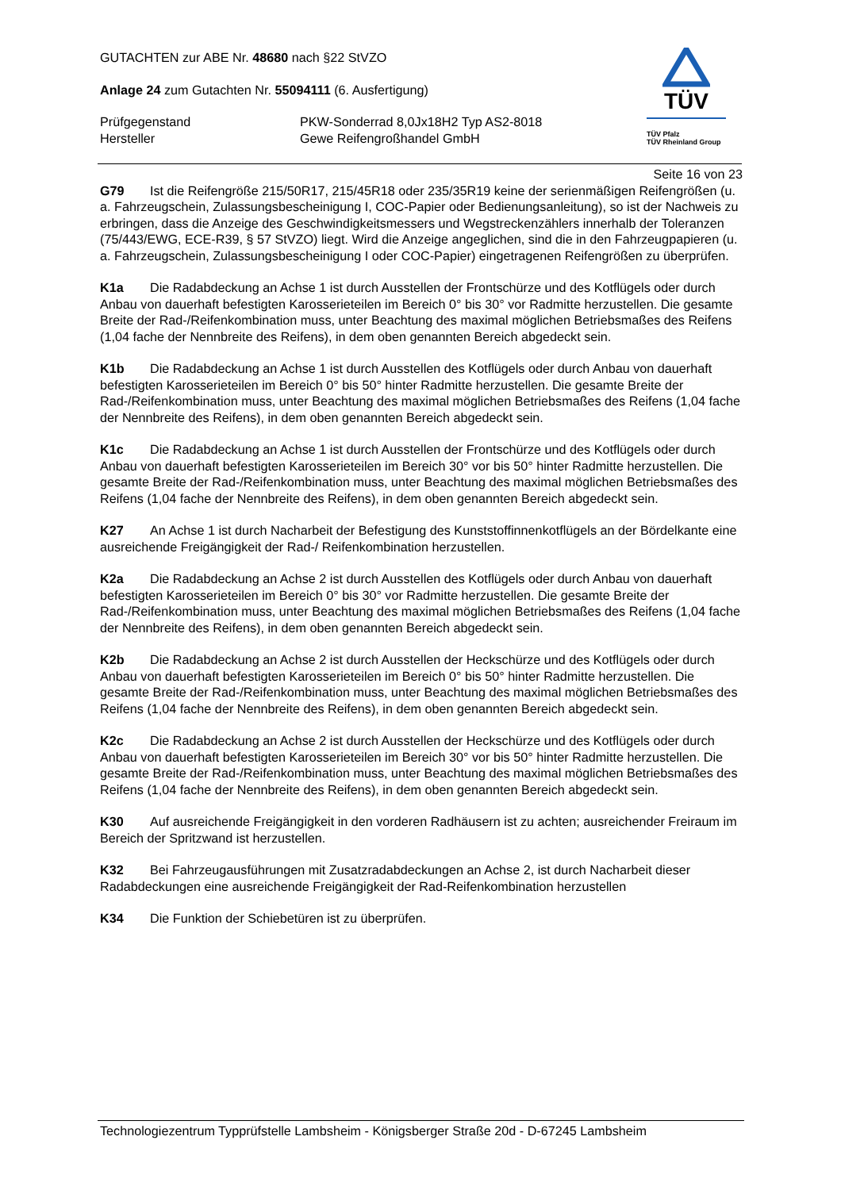TÜV
TÜV Pfalz
TÜV Rheinland Group
GUTACHTEN zur ABE Nr. 48680 nach §22 StVZO
Anlage 24 zum Gutachten Nr. 55094111 (6. Ausfertigung)
Prüfgegenstand PKW-Sonderrad 8,0Jx18H2 Typ AS2-8018
Hersteller Gewe Reifengroßhandel GmbH
Seite 16 von 23
G79 Ist die Reifengröße 215/50R17, 215/45R18 oder 235/35R19 keine der serienmäßigen Reifen­größen (u. a. Fahrzeugschein, Zulassungsbescheinigung I, COC-Papier oder Bedienungsanleitung), so ist der Nachweis zu erbringen, dass die Anzeige des Geschwindigkeitsmessers und Wegstrecken­zählers innerhalb der Toleranzen (75/443/EWG, ECE-R39, § 57 StVZO) liegt. Wird die Anzeige ange­glichen, sind die in den Fahrzeugpapieren (u. a. Fahrzeugschein, Zulassungsbescheinigung I oder COC-Papier) eingetragenen Reifengrößen zu überprüfen.
K1a Die Radabdeckung an Achse 1 ist durch Ausstellen der Frontschürze und des Kotflügels oder durch Anbau von dauerhaft befestigten Karosserieteilen im Bereich 0° bis 30° vor Radmitte herzustel­len. Die gesamte Breite der Rad-/Reifenkombination muss, unter Beachtung des maximal möglichen Betriebsmaßes des Reifens (1,04 fache der Nennbreite des Reifens), in dem oben genannten Bereich abgedeckt sein.
K1b Die Radabdeckung an Achse 1 ist durch Ausstellen des Kotflügels oder durch Anbau von dauerhaft befestigten Karosserieteilen im Bereich 0° bis 50° hinter Radmitte herzustellen. Die gesamte Breite der Rad-/Reifenkombination muss, unter Beachtung des maximal möglichen Betriebsmaßes des Reifens (1,04 fache der Nennbreite des Reifens), in dem oben genannten Bereich abgedeckt sein.
K1c Die Radabdeckung an Achse 1 ist durch Ausstellen der Frontschürze und des Kotflügels oder durch Anbau von dauerhaft befestigten Karosserieteilen im Bereich 30° vor bis 50° hinter Radmitte herzustellen. Die gesamte Breite der Rad-/Reifenkombination muss, unter Beachtung des maximal möglichen Betriebsmaßes des Reifens (1,04 fache der Nennbreite des Reifens), in dem oben genann­ten Bereich abgedeckt sein.
K27 An Achse 1 ist durch Nacharbeit der Befestigung des Kunststoffinnenkotflügels an der Bördel­kante eine ausreichende Freigängigkeit der Rad-/ Reifenkombination herzustellen.
K2a Die Radabdeckung an Achse 2 ist durch Ausstellen des Kotflügels oder durch Anbau von dauerhaft befestigten Karosserieteilen im Bereich 0° bis 30° vor Radmitte herzustellen. Die gesamte Breite der Rad-/Reifenkombination muss, unter Beachtung des maximal möglichen Betriebsmaßes des Reifens (1,04 fache der Nennbreite des Reifens), in dem oben genannten Bereich abgedeckt sein.
K2b Die Radabdeckung an Achse 2 ist durch Ausstellen der Heckschürze und des Kotflügels oder durch Anbau von dauerhaft befestigten Karosserieteilen im Bereich 0° bis 50° hinter Radmitte herzu­stellen. Die gesamte Breite der Rad-/Reifenkombination muss, unter Beachtung des maximal mögli­chen Betriebsmaßes des Reifens (1,04 fache der Nennbreite des Reifens), in dem oben genannten Bereich abgedeckt sein.
K2c Die Radabdeckung an Achse 2 ist durch Ausstellen der Heckschürze und des Kotflügels oder durch Anbau von dauerhaft befestigten Karosserieteilen im Bereich 30° vor bis 50° hinter Radmitte herzustellen. Die gesamte Breite der Rad-/Reifenkombination muss, unter Beachtung des maximal möglichen Betriebsmaßes des Reifens (1,04 fache der Nennbreite des Reifens), in dem oben genann­ten Bereich abgedeckt sein.
K30 Auf ausreichende Freigängigkeit in den vorderen Radhäusern ist zu achten; ausreichender Freiraum im Bereich der Spritzwand ist herzustellen.
K32 Bei Fahrzeugausführungen mit Zusatzradabdeckungen an Achse 2, ist durch Nacharbeit die­ser Radabdeckungen eine ausreichende Freigängigkeit der Rad-Reifenkombination herzustellen
K34 Die Funktion der Schiebetüren ist zu überprüfen.
Technologiezentrum Typprüfstelle Lambsheim - Königsberger Straße 20d - D-67245 Lambsheim